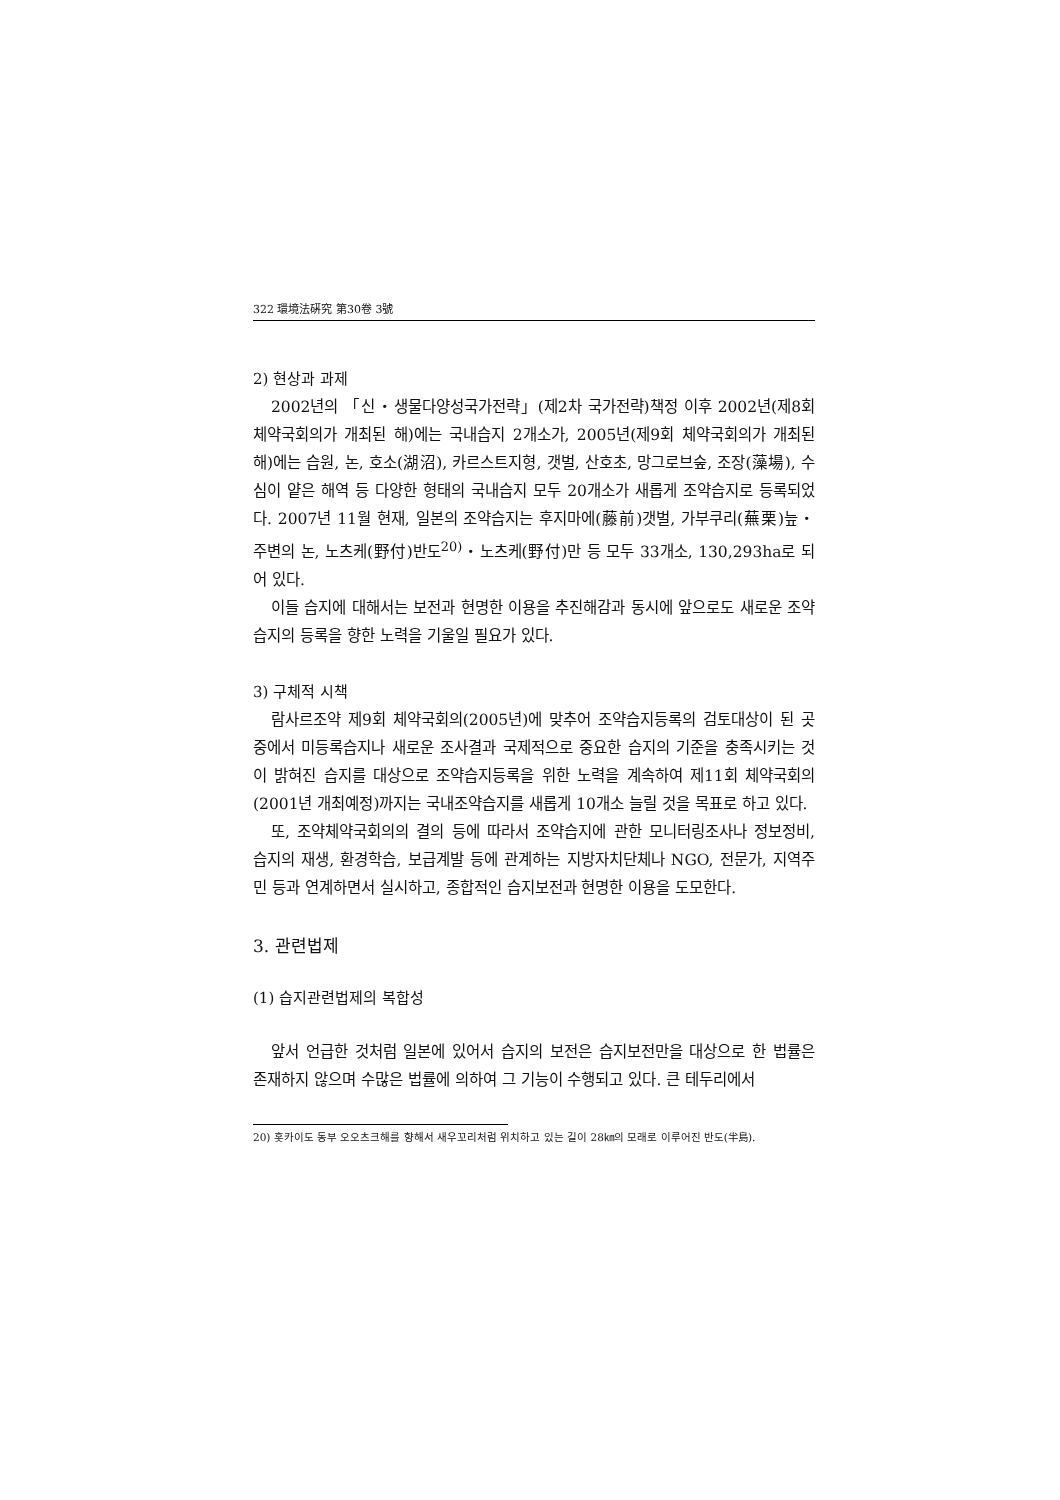322 環境法硏究 第30卷 3號
2) 현상과 과제
2002년의 「신・생물다양성국가전략」(제2차 국가전략)책정 이후 2002년(제8회 체약국회의가 개최된 해)에는 국내습지 2개소가, 2005년(제9회 체약국회의가 개최된 해)에는 습원, 논, 호소(湖沼), 카르스트지형, 갯벌, 산호초, 망그로브숲, 조장(藻場), 수심이 얕은 해역 등 다양한 형태의 국내습지 모두 20개소가 새롭게 조약습지로 등록되었다. 2007년 11월 현재, 일본의 조약습지는 후지마에(藤前)갯벌, 가부쿠리(蕪栗)늪・주변의 논, 노츠케(野付)반도<sup>20)</sup>・노츠케(野付)만 등 모두 33개소, 130,293ha로 되어 있다.
이들 습지에 대해서는 보전과 현명한 이용을 추진해감과 동시에 앞으로도 새로운 조약습지의 등록을 향한 노력을 기울일 필요가 있다.
3) 구체적 시책
람사르조약 제9회 체약국회의(2005년)에 맞추어 조약습지등록의 검토대상이 된 곳 중에서 미등록습지나 새로운 조사결과 국제적으로 중요한 습지의 기준을 충족시키는 것이 밝혀진 습지를 대상으로 조약습지등록을 위한 노력을 계속하여 제11회 체약국회의(2001년 개최예정)까지는 국내조약습지를 새롭게 10개소 늘릴 것을 목표로 하고 있다.
또, 조약체약국회의의 결의 등에 따라서 조약습지에 관한 모니터링조사나 정보정비, 습지의 재생, 환경학습, 보급계발 등에 관계하는 지방자치단체나 NGO, 전문가, 지역주민 등과 연계하면서 실시하고, 종합적인 습지보전과 현명한 이용을 도모한다.
3. 관련법제
(1) 습지관련법제의 복합성
앞서 언급한 것처럼 일본에 있어서 습지의 보전은 습지보전만을 대상으로 한 법률은 존재하지 않으며 수많은 법률에 의하여 그 기능이 수행되고 있다. 큰 테두리에서
20) 홋카이도 동부 오오츠크해를 향해서 새우꼬리처럼 위치하고 있는 길이 28㎞의 모래로 이루어진 반도(半島).